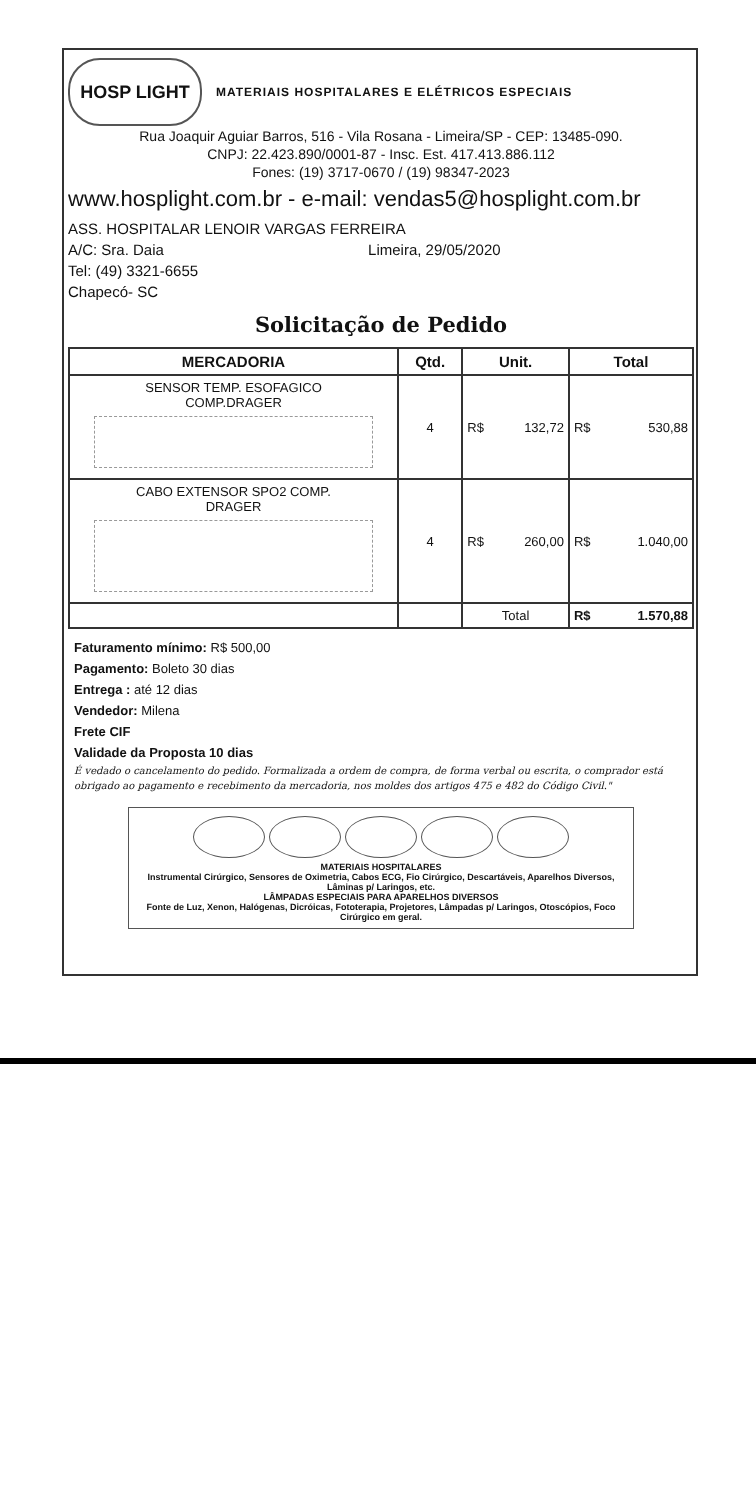HOSP LIGHT
MATERIAIS HOSPITALARES E ELÉTRICOS ESPECIAIS
Rua Joaquir Aguiar Barros, 516 - Vila Rosana - Limeira/SP - CEP: 13485-090.
CNPJ: 22.423.890/0001-87 - Insc. Est. 417.413.886.112
Fones: (19) 3717-0670 / (19) 98347-2023
www.hosplight.com.br - e-mail: vendas5@hosplight.com.br
ASS. HOSPITALAR LENOIR VARGAS FERREIRA
A/C: Sra. Daia Limeira, 29/05/2020
Tel: (49) 3321-6655
Chapecó- SC
Solicitação de Pedido
| MERCADORIA | Qtd. | Unit. | Total |
| --- | --- | --- | --- |
| SENSOR TEMP. ESOFAGICO COMP.DRAGER | 4 | R$ 132,72 | R$ 530,88 |
| CABO EXTENSOR SPO2 COMP. DRAGER | 4 | R$ 260,00 | R$ 1.040,00 |
| | | Total | R$ 1.570,88 |
Faturamento mínimo: R$ 500,00
Pagamento: Boleto 30 dias
Entrega : até 12 dias
Vendedor: Milena
Frete CIF
Validade da Proposta 10 dias
É vedado o cancelamento do pedido. Formalizada a ordem de compra, de forma verbal ou escrita, o comprador está obrigado ao pagamento e recebimento da mercadoria, nos moldes dos artigos 475 e 482 do Código Civil."
MATERIAIS HOSPITALARES
Instrumental Cirúrgico, Sensores de Oximetria, Cabos ECG, Fio Cirúrgico, Descartáveis, Aparelhos Diversos, Lâminas p/ Laringos, etc.
LÂMPADAS ESPECIAIS PARA APARELHOS DIVERSOS
Fonte de Luz, Xenon, Halógenas, Dicróicas, Fototerapia, Projetores, Lâmpadas p/ Laringos, Otoscópios, Foco Cirúrgico em geral.